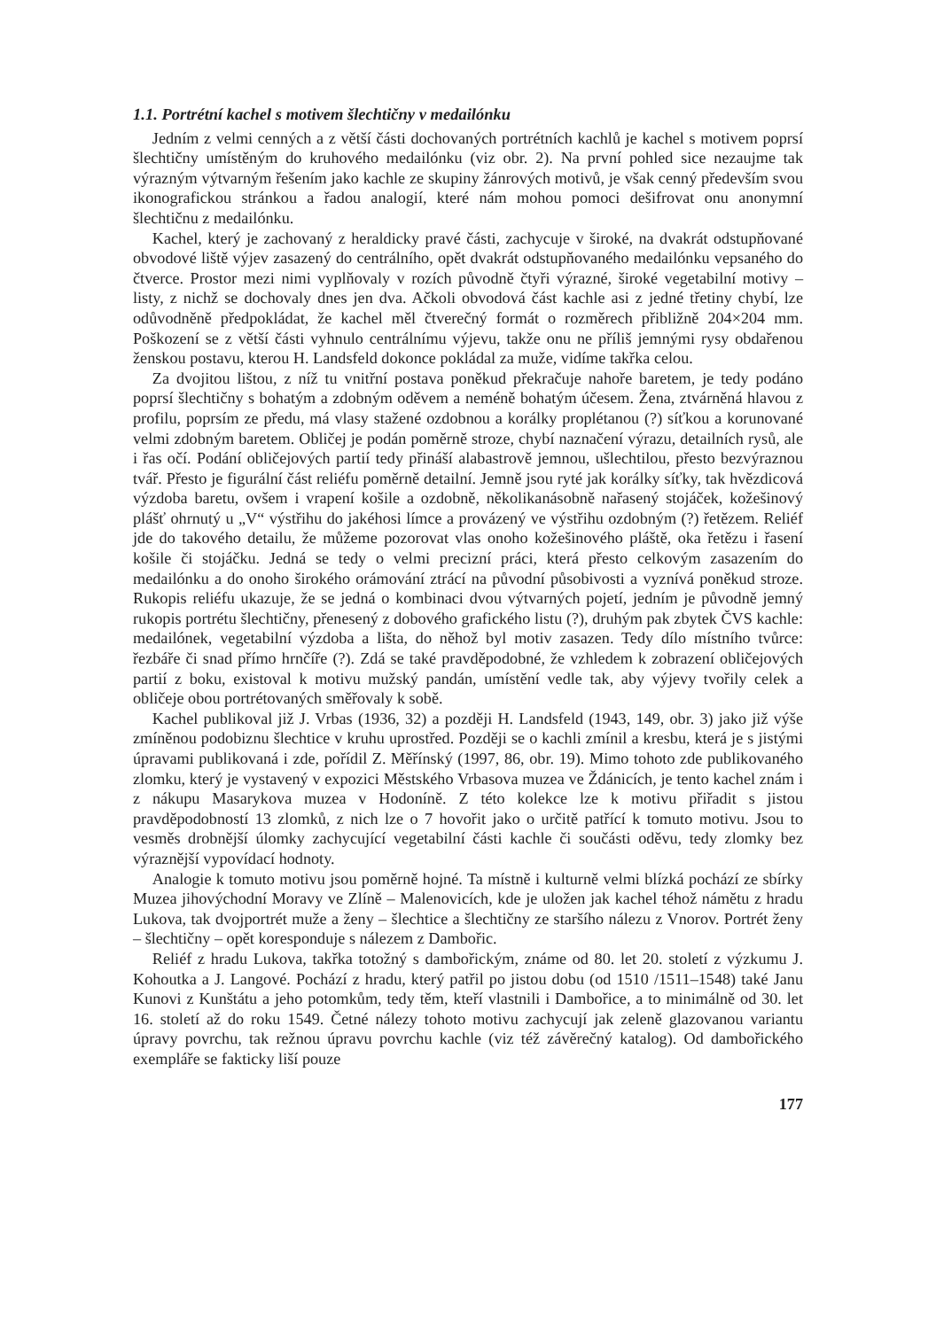1.1. Portrétní kachel s motivem šlechtičny v medailónku
Jedním z velmi cenných a z větší části dochovaných portrétních kachlů je kachel s motivem poprsí šlechtičny umístěným do kruhového medailónku (viz obr. 2). Na první pohled sice nezaujme tak výrazným výtvarným řešením jako kachle ze skupiny žánrových motivů, je však cenný především svou ikonografickou stránkou a řadou analogií, které nám mohou pomoci dešifrovat onu anonymní šlechtičnu z medailónku.
Kachel, který je zachovaný z heraldicky pravé části, zachycuje v široké, na dvakrát odstupňované obvodové liště výjev zasazený do centrálního, opět dvakrát odstupňovaného medailónku vepsaného do čtverce. Prostor mezi nimi vyplňovaly v rozích původně čtyři výrazné, široké vegetabilní motivy – listy, z nichž se dochovaly dnes jen dva. Ačkoli obvodová část kachle asi z jedné třetiny chybí, lze odůvodněně předpokládat, že kachel měl čtverečný formát o rozměrech přibližně 204×204 mm. Poškození se z větší části vyhnulo centrálnímu výjevu, takže onu ne příliš jemnými rysy obdařenou ženskou postavu, kterou H. Landsfeld dokonce pokládal za muže, vidíme takřka celou.
Za dvojitou lištou, z níž tu vnitřní postava poněkud překračuje nahoře baretem, je tedy podáno poprsí šlechtičny s bohatým a zdobným oděvem a neméně bohatým účesem. Žena, ztvárněná hlavou z profilu, poprsím ze předu, má vlasy stažené ozdobnou a korálky proplétanou (?) síťkou a korunované velmi zdobným baretem. Obličej je podán poměrně stroze, chybí naznačení výrazu, detailních rysů, ale i řas očí. Podání obličejových partií tedy přináší alabastrově jemnou, ušlechtilou, přesto bezvýraznou tvář. Přesto je figurální část reliéfu poměrně detailní. Jemně jsou ryté jak korálky síťky, tak hvězdicová výzdoba baretu, ovšem i vrapení košile a ozdobně, několikanásobně nařasený stojáček, kožešinový plášť ohrnutý u „V“ výstřihu do jakéhosi límce a provázený ve výstřihu ozdobným (?) řetězem. Reliéf jde do takového detailu, že můžeme pozorovat vlas onoho kožešinového pláště, oka řetězu i řasení košile či stojáčku. Jedná se tedy o velmi precizní práci, která přesto celkovým zasazením do medailónku a do onoho širokého orámování ztrácí na původní působivosti a vyznívá poněkud stroze. Rukopis reliéfu ukazuje, že se jedná o kombinaci dvou výtvarných pojetí, jedním je původně jemný rukopis portrétu šlechtičny, přenesený z dobového grafického listu (?), druhým pak zbytek ČVS kachle: medailónek, vegetabilní výzdoba a lišta, do něhož byl motiv zasazen. Tedy dílo místního tvůrce: řezbáře či snad přímo hrnčíře (?). Zdá se také pravděpodobné, že vzhledem k zobrazení obličejových partií z boku, existoval k motivu mužský pandán, umístění vedle tak, aby výjevy tvořily celek a obličeje obou portrétovaných směřovaly k sobě.
Kachel publikoval již J. Vrbas (1936, 32) a později H. Landsfeld (1943, 149, obr. 3) jako již výše zmíněnou podobiznu šlechtice v kruhu uprostřed. Později se o kachli zmínil a kresbu, která je s jistými úpravami publikovaná i zde, pořídil Z. Měřínský (1997, 86, obr. 19). Mimo tohoto zde publikovaného zlomku, který je vystavený v expozici Městského Vrbasova muzea ve Ždánicích, je tento kachel znám i z nákupu Masarykova muzea v Hodoníně. Z této kolekce lze k motivu přiřadit s jistou pravděpodobností 13 zlomků, z nich lze o 7 hovořit jako o určitě patřící k tomuto motivu. Jsou to vesměs drobnější úlomky zachycující vegetabilní části kachle či součásti oděvu, tedy zlomky bez výraznější vypovídací hodnoty.
Analogie k tomuto motivu jsou poměrně hojné. Ta místně i kulturně velmi blízká pochází ze sbírky Muzea jihovýchodní Moravy ve Zlíně – Malenovicích, kde je uložen jak kachel téhož námětu z hradu Lukova, tak dvojportrét muže a ženy – šlechtice a šlechtičny ze staršího nálezu z Vnorov. Portrét ženy – šlechtičny – opět koresponduje s nálezem z Dambořic.
Reliéf z hradu Lukova, takřka totožný s dambořickým, známe od 80. let 20. století z výzkumu J. Kohoutka a J. Langové. Pochází z hradu, který patřil po jistou dobu (od 1510 /1511–1548) také Janu Kunovi z Kunštátu a jeho potomkům, tedy těm, kteří vlastnili i Dambořice, a to minimálně od 30. let 16. století až do roku 1549. Četné nálezy tohoto motivu zachycují jak zeleně glazovanou variantu úpravy povrchu, tak režnou úpravu povrchu kachle (viz též závěrečný katalog). Od dambořického exempláře se fakticky liší pouze
177